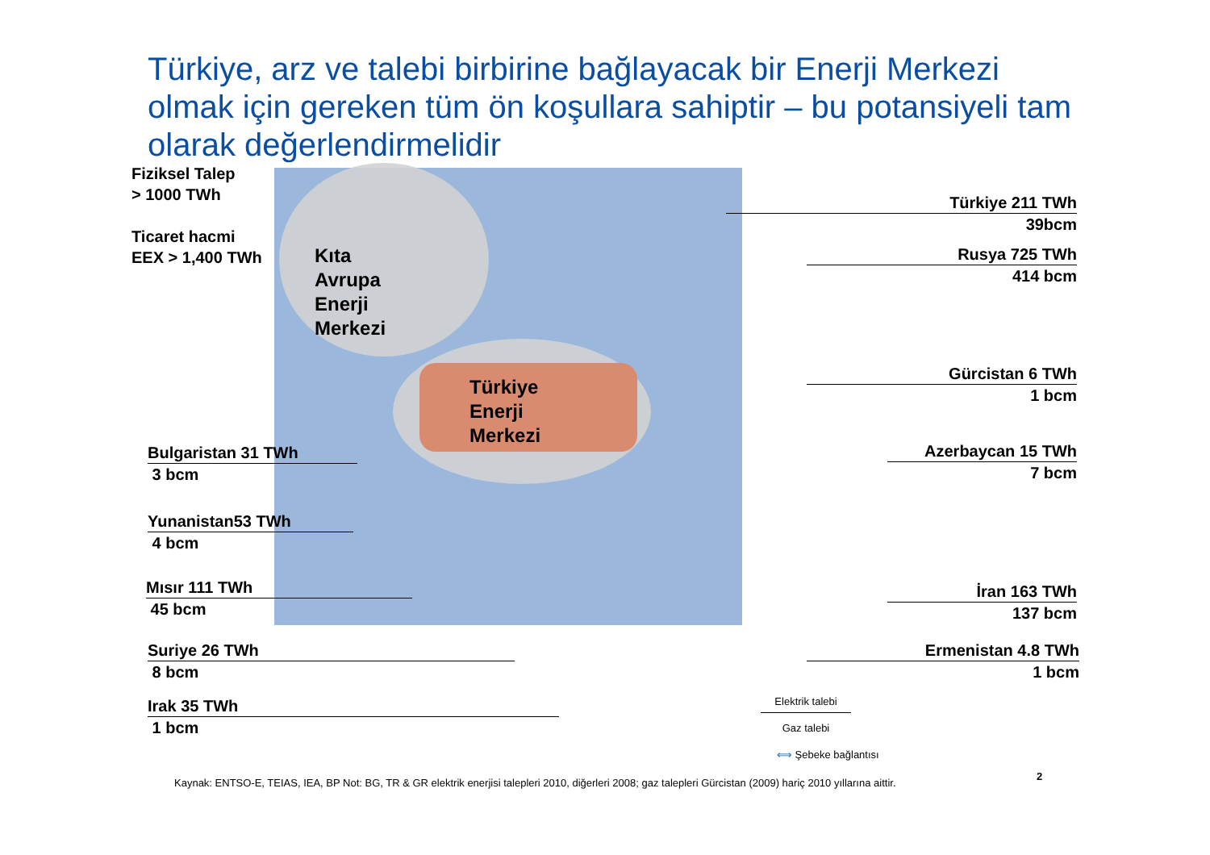Türkiye, arz ve talebi birbirine bağlayacak bir Enerji Merkezi olmak için gereken tüm ön koşullara sahiptir – bu potansiyeli tam olarak değerlendirmelidir
Kıta
Avrupa
Enerji
Merkezi
Türkiye
Enerji
Merkezi
Fiziksel Talep
> 1000 TWh
Ticaret hacmi
EEX > 1,400 TWh
Bulgaristan 31 TWh
3 bcm
Yunanistan53 TWh
4 bcm
Mısır 111 TWh
45 bcm
Suriye 26 TWh
8 bcm
Irak 35 TWh
1 bcm
Türkiye 211 TWh
39bcm
Rusya 725 TWh
414 bcm
Gürcistan 6 TWh
1 bcm
Azerbaycan 15 TWh
7 bcm
İran 163 TWh
137 bcm
Ermenistan 4.8 TWh
1 bcm
Elektrik talebi
Gaz talebi
⟺ Şebeke bağlantısı
Kaynak: ENTSO-E, TEIAS, IEA, BP Not: BG, TR & GR elektrik enerjisi talepleri 2010, diğerleri 2008; gaz talepleri Gürcistan (2009) hariç 2010 yıllarına aittir.
2